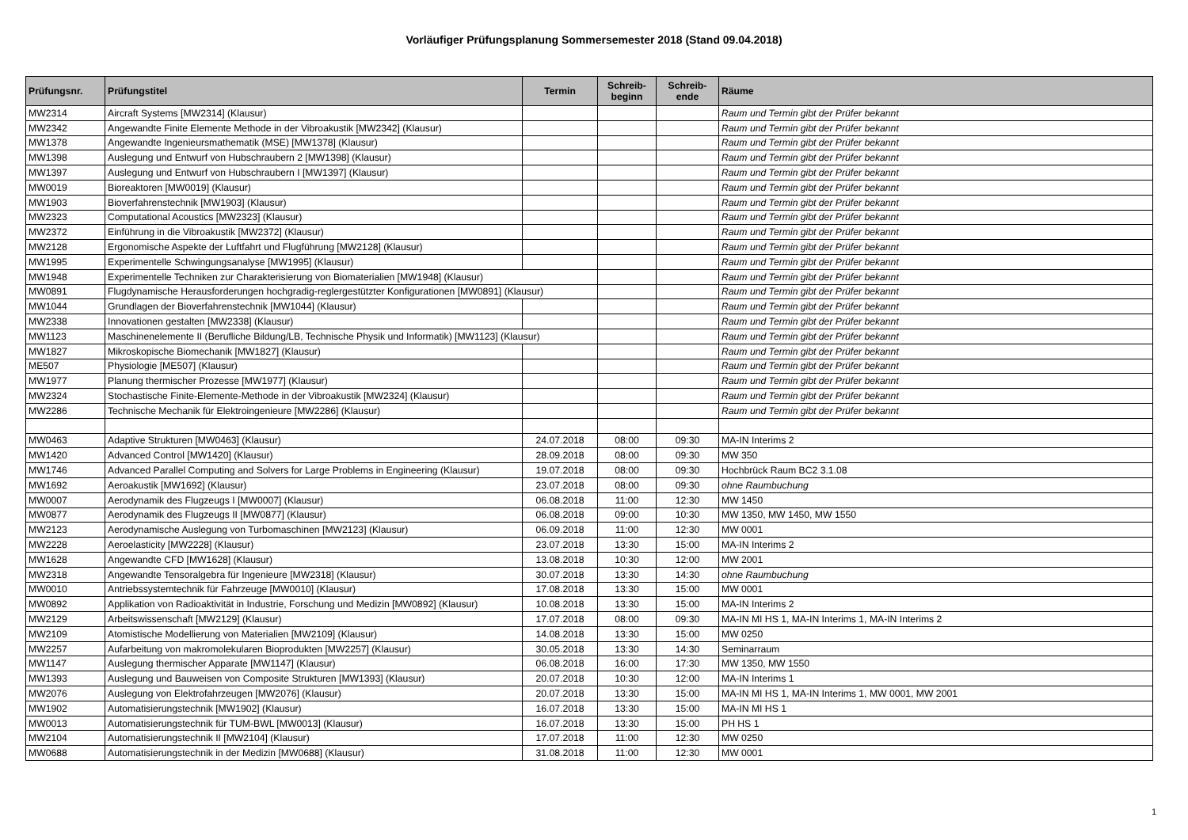Vorläufiger Prüfungsplanung Sommersemester 2018 (Stand 09.04.2018)
| Prüfungsnr. | Prüfungstitel | Termin | Schreib- beginn | Schreib- ende | Räume |
| --- | --- | --- | --- | --- | --- |
| MW2314 | Aircraft Systems [MW2314] (Klausur) | | | | Raum und Termin gibt der Prüfer bekannt |
| MW2342 | Angewandte Finite Elemente Methode in der Vibroakustik [MW2342] (Klausur) | | | | Raum und Termin gibt der Prüfer bekannt |
| MW1378 | Angewandte Ingenieursmathematik (MSE) [MW1378] (Klausur) | | | | Raum und Termin gibt der Prüfer bekannt |
| MW1398 | Auslegung und Entwurf von Hubschraubern 2 [MW1398] (Klausur) | | | | Raum und Termin gibt der Prüfer bekannt |
| MW1397 | Auslegung und Entwurf von Hubschraubern I [MW1397] (Klausur) | | | | Raum und Termin gibt der Prüfer bekannt |
| MW0019 | Bioreaktoren [MW0019] (Klausur) | | | | Raum und Termin gibt der Prüfer bekannt |
| MW1903 | Bioverfahrenstechnik [MW1903] (Klausur) | | | | Raum und Termin gibt der Prüfer bekannt |
| MW2323 | Computational Acoustics [MW2323] (Klausur) | | | | Raum und Termin gibt der Prüfer bekannt |
| MW2372 | Einführung in die Vibroakustik [MW2372] (Klausur) | | | | Raum und Termin gibt der Prüfer bekannt |
| MW2128 | Ergonomische Aspekte der Luftfahrt und Flugführung [MW2128] (Klausur) | | | | Raum und Termin gibt der Prüfer bekannt |
| MW1995 | Experimentelle Schwingungsanalyse [MW1995] (Klausur) | | | | Raum und Termin gibt der Prüfer bekannt |
| MW1948 | Experimentelle Techniken zur Charakterisierung von Biomaterialien [MW1948] (Klausur) | | | | Raum und Termin gibt der Prüfer bekannt |
| MW0891 | Flugdynamische Herausforderungen hochgradig-reglergestützter Konfigurationen [MW0891] (Klausur) | | | | Raum und Termin gibt der Prüfer bekannt |
| MW1044 | Grundlagen der Bioverfahrenstechnik [MW1044] (Klausur) | | | | Raum und Termin gibt der Prüfer bekannt |
| MW2338 | Innovationen gestalten [MW2338] (Klausur) | | | | Raum und Termin gibt der Prüfer bekannt |
| MW1123 | Maschinenelemente II (Berufliche Bildung/LB, Technische Physik und Informatik) [MW1123] (Klausur) | | | | Raum und Termin gibt der Prüfer bekannt |
| MW1827 | Mikroskopische Biomechanik [MW1827] (Klausur) | | | | Raum und Termin gibt der Prüfer bekannt |
| ME507 | Physiologie [ME507] (Klausur) | | | | Raum und Termin gibt der Prüfer bekannt |
| MW1977 | Planung thermischer Prozesse [MW1977] (Klausur) | | | | Raum und Termin gibt der Prüfer bekannt |
| MW2324 | Stochastische Finite-Elemente-Methode in der Vibroakustik [MW2324] (Klausur) | | | | Raum und Termin gibt der Prüfer bekannt |
| MW2286 | Technische Mechanik für Elektroingenieure [MW2286] (Klausur) | | | | Raum und Termin gibt der Prüfer bekannt |
| MW0463 | Adaptive Strukturen [MW0463] (Klausur) | 24.07.2018 | 08:00 | 09:30 | MA-IN Interims 2 |
| MW1420 | Advanced Control [MW1420] (Klausur) | 28.09.2018 | 08:00 | 09:30 | MW 350 |
| MW1746 | Advanced Parallel Computing and Solvers for Large Problems in Engineering (Klausur) | 19.07.2018 | 08:00 | 09:30 | Hochbrück Raum BC2 3.1.08 |
| MW1692 | Aeroakustik [MW1692] (Klausur) | 23.07.2018 | 08:00 | 09:30 | ohne Raumbuchung |
| MW0007 | Aerodynamik des Flugzeugs I [MW0007] (Klausur) | 06.08.2018 | 11:00 | 12:30 | MW 1450 |
| MW0877 | Aerodynamik des Flugzeugs II [MW0877] (Klausur) | 06.08.2018 | 09:00 | 10:30 | MW 1350, MW 1450, MW 1550 |
| MW2123 | Aerodynamische Auslegung von Turbomaschinen [MW2123] (Klausur) | 06.09.2018 | 11:00 | 12:30 | MW 0001 |
| MW2228 | Aeroelasticity [MW2228] (Klausur) | 23.07.2018 | 13:30 | 15:00 | MA-IN Interims 2 |
| MW1628 | Angewandte CFD [MW1628] (Klausur) | 13.08.2018 | 10:30 | 12:00 | MW 2001 |
| MW2318 | Angewandte Tensoralgebra für Ingenieure [MW2318] (Klausur) | 30.07.2018 | 13:30 | 14:30 | ohne Raumbuchung |
| MW0010 | Antriebssystemtechnik für Fahrzeuge [MW0010] (Klausur) | 17.08.2018 | 13:30 | 15:00 | MW 0001 |
| MW0892 | Applikation von Radioaktivität in Industrie, Forschung und Medizin [MW0892] (Klausur) | 10.08.2018 | 13:30 | 15:00 | MA-IN Interims 2 |
| MW2129 | Arbeitswissenschaft [MW2129] (Klausur) | 17.07.2018 | 08:00 | 09:30 | MA-IN MI HS 1, MA-IN Interims 1, MA-IN Interims 2 |
| MW2109 | Atomistische Modellierung von Materialien [MW2109] (Klausur) | 14.08.2018 | 13:30 | 15:00 | MW 0250 |
| MW2257 | Aufarbeitung von makromolekularen Bioprodukten [MW2257] (Klausur) | 30.05.2018 | 13:30 | 14:30 | Seminarraum |
| MW1147 | Auslegung thermischer Apparate [MW1147] (Klausur) | 06.08.2018 | 16:00 | 17:30 | MW 1350, MW 1550 |
| MW1393 | Auslegung und Bauweisen von Composite Strukturen [MW1393] (Klausur) | 20.07.2018 | 10:30 | 12:00 | MA-IN Interims 1 |
| MW2076 | Auslegung von Elektrofahrzeugen [MW2076] (Klausur) | 20.07.2018 | 13:30 | 15:00 | MA-IN MI HS 1, MA-IN Interims 1, MW 0001, MW 2001 |
| MW1902 | Automatisierungstechnik [MW1902] (Klausur) | 16.07.2018 | 13:30 | 15:00 | MA-IN MI HS 1 |
| MW0013 | Automatisierungstechnik für TUM-BWL [MW0013] (Klausur) | 16.07.2018 | 13:30 | 15:00 | PH HS 1 |
| MW2104 | Automatisierungstechnik II [MW2104] (Klausur) | 17.07.2018 | 11:00 | 12:30 | MW 0250 |
| MW0688 | Automatisierungstechnik in der Medizin [MW0688] (Klausur) | 31.08.2018 | 11:00 | 12:30 | MW 0001 |
1